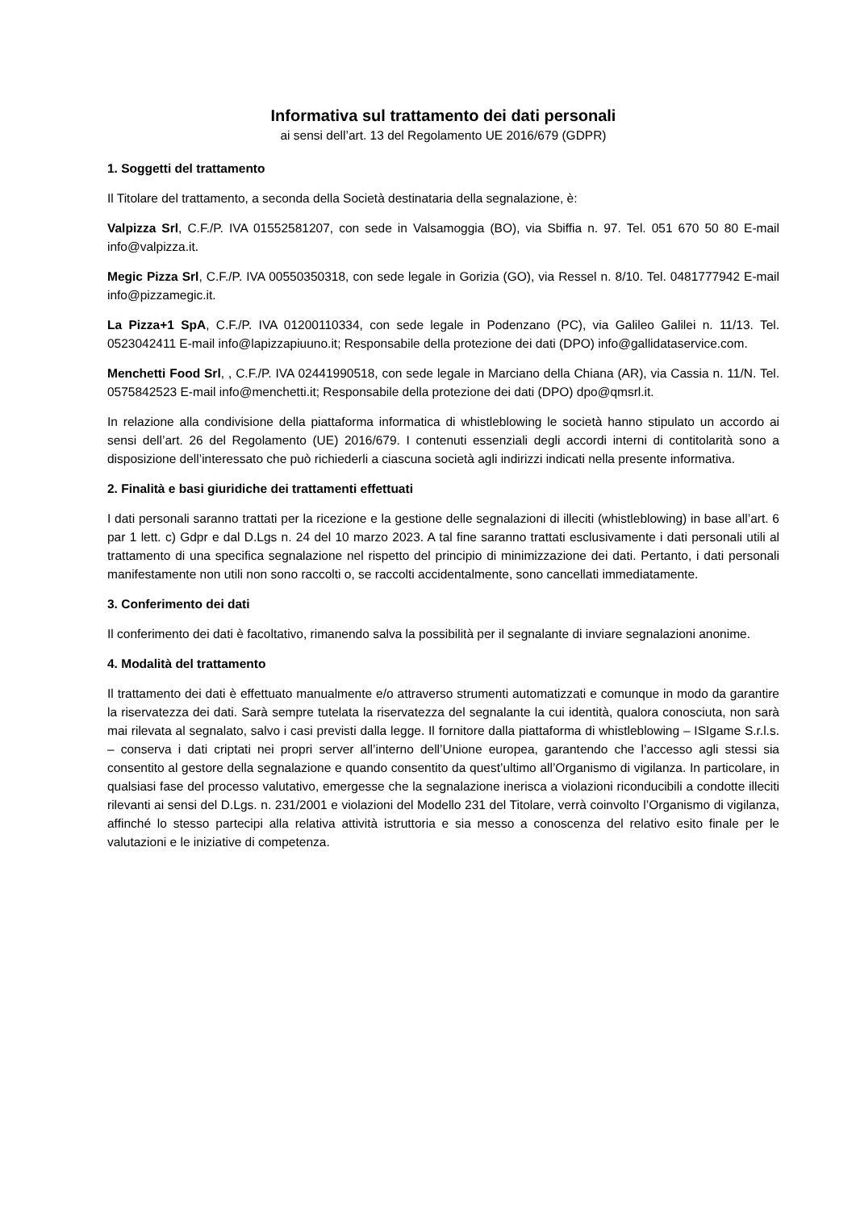Informativa sul trattamento dei dati personali
ai sensi dell’art. 13 del Regolamento UE 2016/679 (GDPR)
1. Soggetti del trattamento
Il Titolare del trattamento, a seconda della Società destinataria della segnalazione, è:
Valpizza Srl, C.F./P. IVA 01552581207, con sede in Valsamoggia (BO), via Sbiffia n. 97. Tel. 051 670 50 80 E-mail info@valpizza.it.
Megic Pizza Srl, C.F./P. IVA 00550350318, con sede legale in Gorizia (GO), via Ressel n. 8/10. Tel. 0481777942 E-mail info@pizzamegic.it.
La Pizza+1 SpA, C.F./P. IVA 01200110334, con sede legale in Podenzano (PC), via Galileo Galilei n. 11/13. Tel. 0523042411 E-mail info@lapizzapiuuno.it; Responsabile della protezione dei dati (DPO) info@gallidataservice.com.
Menchetti Food Srl, , C.F./P. IVA 02441990518, con sede legale in Marciano della Chiana (AR), via Cassia n. 11/N. Tel. 0575842523 E-mail info@menchetti.it; Responsabile della protezione dei dati (DPO) dpo@qmsrl.it.
In relazione alla condivisione della piattaforma informatica di whistleblowing le società hanno stipulato un accordo ai sensi dell’art. 26 del Regolamento (UE) 2016/679. I contenuti essenziali degli accordi interni di contitolarità sono a disposizione dell’interessato che può richiederli a ciascuna società agli indirizzi indicati nella presente informativa.
2. Finalità e basi giuridiche dei trattamenti effettuati
I dati personali saranno trattati per la ricezione e la gestione delle segnalazioni di illeciti (whistleblowing) in base all’art. 6 par 1 lett. c) Gdpr e dal D.Lgs n. 24 del 10 marzo 2023. A tal fine saranno trattati esclusivamente i dati personali utili al trattamento di una specifica segnalazione nel rispetto del principio di minimizzazione dei dati. Pertanto, i dati personali manifestamente non utili non sono raccolti o, se raccolti accidentalmente, sono cancellati immediatamente.
3. Conferimento dei dati
Il conferimento dei dati è facoltativo, rimanendo salva la possibilità per il segnalante di inviare segnalazioni anonime.
4. Modalità del trattamento
Il trattamento dei dati è effettuato manualmente e/o attraverso strumenti automatizzati e comunque in modo da garantire la riservatezza dei dati. Sarà sempre tutelata la riservatezza del segnalante la cui identità, qualora conosciuta, non sarà mai rilevata al segnalato, salvo i casi previsti dalla legge. Il fornitore dalla piattaforma di whistleblowing – ISIgame S.r.l.s. – conserva i dati criptati nei propri server all’interno dell’Unione europea, garantendo che l’accesso agli stessi sia consentito al gestore della segnalazione e quando consentito da quest’ultimo all’Organismo di vigilanza. In particolare, in qualsiasi fase del processo valutativo, emergesse che la segnalazione inerisca a violazioni riconducibili a condotte illeciti rilevanti ai sensi del D.Lgs. n. 231/2001 e violazioni del Modello 231 del Titolare, verrà coinvolto l’Organismo di vigilanza, affinché lo stesso partecipi alla relativa attività istruttoria e sia messo a conoscenza del relativo esito finale per le valutazioni e le iniziative di competenza.